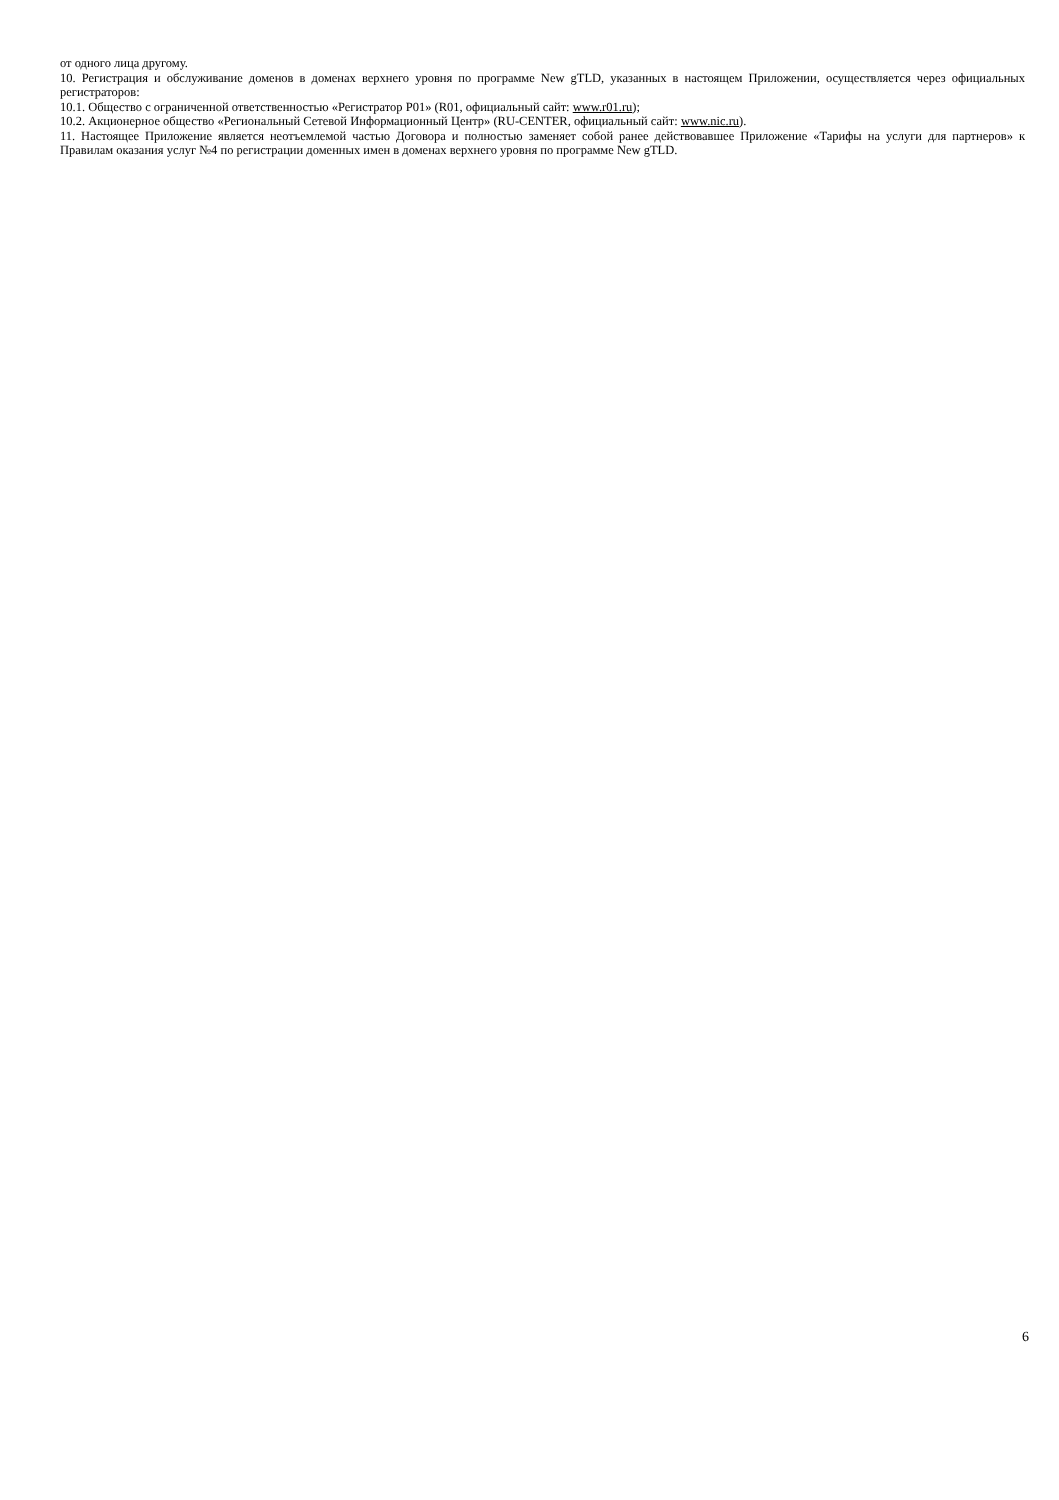от одного лица другому.
10. Регистрация и обслуживание доменов в доменах верхнего уровня по программе New gTLD, указанных в настоящем Приложении, осуществляется через официальных регистраторов:
10.1. Общество с ограниченной ответственностью «Регистратор Р01» (R01, официальный сайт: www.r01.ru);
10.2. Акционерное общество «Региональный Сетевой Информационный Центр» (RU-CENTER, официальный сайт: www.nic.ru).
11. Настоящее Приложение является неотъемлемой частью Договора и полностью заменяет собой ранее действовавшее Приложение «Тарифы на услуги для партнеров» к Правилам оказания услуг №4 по регистрации доменных имен в доменах верхнего уровня по программе New gTLD.
6